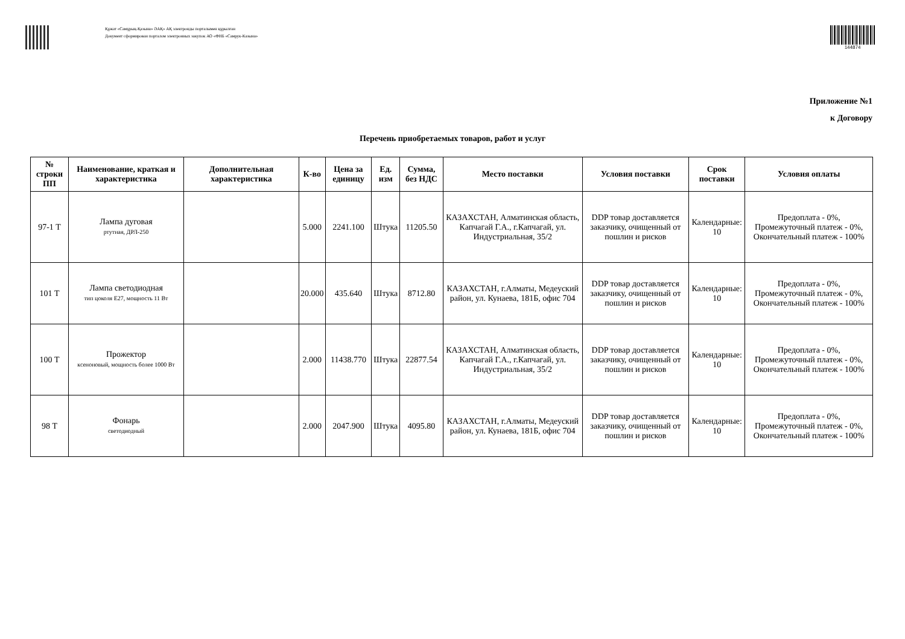Құжат «Самұрық-Қазына» ӘАҚ» АҚ электронды порталымен құрылған
Документ сформирован порталом электронных закупок АО «ФНБ «Самрук-Казына»
144874
Приложение №1
к Договору
Перечень приобретаемых товаров, работ и услуг
| № строки ПП | Наименование, краткая и характеристика | Дополнительная характеристика | К-во | Цена за единицу | Ед. изм | Сумма, без НДС | Место поставки | Условия поставки | Срок поставки | Условия оплаты |
| --- | --- | --- | --- | --- | --- | --- | --- | --- | --- | --- |
| 97-1 Т | Лампа дуговая ртутная, ДРЛ-250 | | 5.000 | 2241.100 | Штука | 11205.50 | КАЗАХСТАН, Алматинская область, Капчагай Г.А., г.Капчагай, ул. Индустриальная, 35/2 | DDP товар доставляется заказчику, очищенный от пошлин и рисков | Календарные: 10 | Предоплата - 0%, Промежуточный платеж - 0%, Окончательный платеж - 100% |
| 101 Т | Лампа светодиодная тип цоколя E27, мощность 11 Вт | | 20.000 | 435.640 | Штука | 8712.80 | КАЗАХСТАН, г.Алматы, Медеуский район, ул. Кунаева, 181Б, офис 704 | DDP товар доставляется заказчику, очищенный от пошлин и рисков | Календарные: 10 | Предоплата - 0%, Промежуточный платеж - 0%, Окончательный платеж - 100% |
| 100 Т | Прожектор ксеноновый, мощность более 1000 Вт | | 2.000 | 11438.770 | Штука | 22877.54 | КАЗАХСТАН, Алматинская область, Капчагай Г.А., г.Капчагай, ул. Индустриальная, 35/2 | DDP товар доставляется заказчику, очищенный от пошлин и рисков | Календарные: 10 | Предоплата - 0%, Промежуточный платеж - 0%, Окончательный платеж - 100% |
| 98 Т | Фонарь светодиодный | | 2.000 | 2047.900 | Штука | 4095.80 | КАЗАХСТАН, г.Алматы, Медеуский район, ул. Кунаева, 181Б, офис 704 | DDP товар доставляется заказчику, очищенный от пошлин и рисков | Календарные: 10 | Предоплата - 0%, Промежуточный платеж - 0%, Окончательный платеж - 100% |